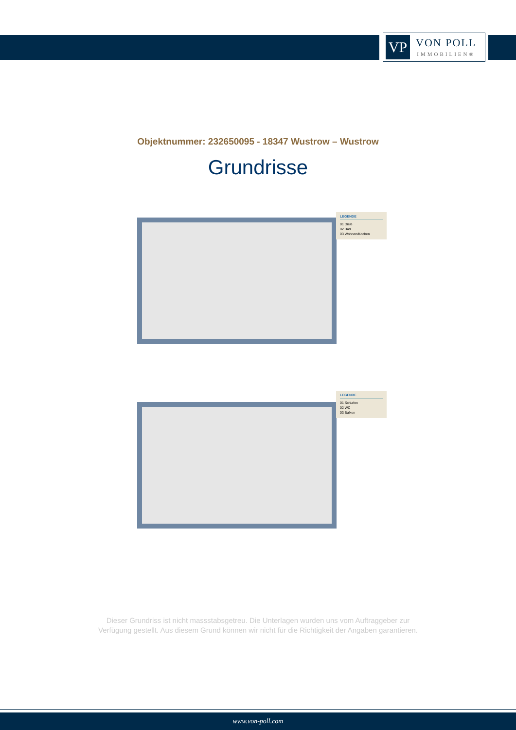VP
VON POLL
IMMOBILIEN®
Objektnummer: 232650095 - 18347 Wustrow – Wustrow
Grundrisse
LEGENDE
01 Diele
02 Bad
03 Wohnen/Kochen
LEGENDE
01 Schlafen
02 WC
03 Balkon
Dieser Grundriss ist nicht massstabsgetreu. Die Unterlagen wurden uns vom Auftraggeber zur Verfügung gestellt. Aus diesem Grund können wir nicht für die Richtigkeit der Angaben garantieren.
www.von-poll.com